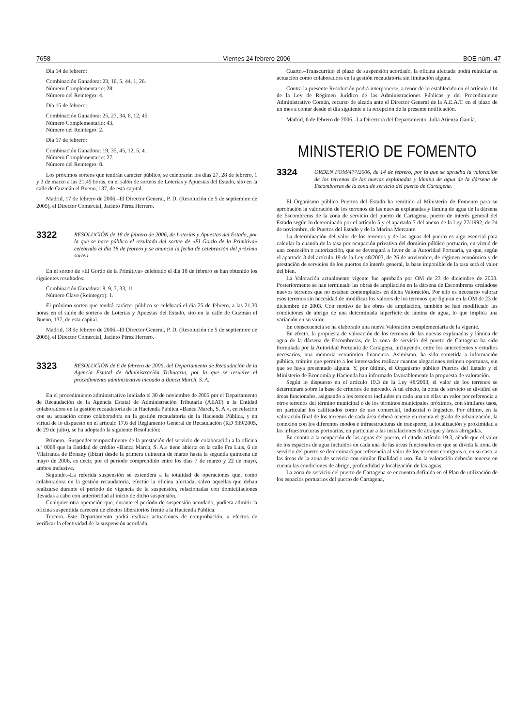7658 Viernes 24 febrero 2006 BOE núm. 47
Día 14 de febrero:
Combinación Ganadora: 23, 16, 5, 44, 1, 26.
Número Complementario: 28.
Número del Reintegro: 4.
Día 15 de febrero:
Combinación Ganadora: 25, 27, 34, 6, 12, 45.
Número Complementario: 43.
Número del Reintegro: 2.
Día 17 de febrero:
Combinación Ganadora: 19, 35, 45, 12, 5, 4.
Número Complementario: 27.
Número del Reintegro: 8.
Los próximos sorteos que tendrán carácter público, se celebrarán los días 27, 28 de febrero, 1 y 3 de marzo a las 21,45 horas, en el salón de sorteos de Loterías y Apuestas del Estado, sito en la calle de Guzmán el Bueno, 137, de esta capital.
Madrid, 17 de febrero de 2006.–El Director General, P. D. (Resolución de 5 de septiembre de 2005), el Director Comercial, Jacinto Pérez Herrero.
3322
RESOLUCIÓN de 18 de febrero de 2006, de Loterías y Apuestas del Estado, por la que se hace público el resultado del sorteo de «El Gordo de la Primitiva» celebrado el día 18 de febrero y se anuncia la fecha de celebración del próximo sorteo.
En el sorteo de «El Gordo de la Primitiva» celebrado el día 18 de febrero se han obtenido los siguientes resultados:
Combinación Ganadora: 8, 9, 7, 33, 11.
Número Clave (Reintegro): 1.
El próximo sorteo que tendrá carácter público se celebrará el día 25 de febrero, a las 21,30 horas en el salón de sorteos de Loterías y Apuestas del Estado, sito en la calle de Guzmán el Bueno, 137, de esta capital.
Madrid, 18 de febrero de 2006.–El Director General, P. D. (Resolución de 5 de septiembre de 2005), el Director Comercial, Jacinto Pérez Herrero.
3323
RESOLUCIÓN de 6 de febrero de 2006, del Departamento de Recaudación de la Agencia Estatal de Administración Tributaria, por la que se resuelve el procedimiento administrativo incoado a Banca March, S. A.
En el procedimiento administrativo iniciado el 30 de noviembre de 2005 por el Departamento de Recaudación de la Agencia Estatal de Administración Tributaria (AEAT) a la Entidad colaboradora en la gestión recaudatoria de la Hacienda Pública «Banca March, S. A.», en relación con su actuación como colaboradora en la gestión recaudatoria de la Hacienda Pública, y en virtud de lo dispuesto en el artículo 17.6 del Reglamento General de Recaudación (RD 939/2005, de 29 de julio), se ha adoptado la siguiente Resolución:
Primero.–Suspender temporalmente de la prestación del servicio de colaboración a la oficina n.º 0068 que la Entidad de crédito «Banca March, S. A.» tiene abierta en la calle Fra Luis, 6 de Vilafranca de Bonany (Ibiza) desde la primera quincena de marzo hasta la segunda quincena de mayo de 2006, es decir, por el período comprendido entre los días 7 de marzo y 22 de mayo, ambos inclusive.
Segundo.–La referida suspensión se extenderá a la totalidad de operaciones que, como colaboradora en la gestión recaudatoria, efectúe la oficina afectada, salvo aquellas que deban realizarse durante el período de vigencia de la suspensión, relacionadas con domiciliaciones llevadas a cabo con anterioridad al inicio de dicho suspensión.
Cualquier otra operación que, durante el período de suspensión acordado, pudiera admitir la oficina suspendida carecerá de efectos liberatorios frente a la Hacienda Pública.
Tercero.–Este Departamento podrá realizar actuaciones de comprobación, a efectos de verificar la efectividad de la suspensión acordada.
Cuarto.–Transcurrido el plazo de suspensión acordado, la oficina afectada podrá reiniciar su actuación como colaboradora en la gestión recaudatoria sin limitación alguna.
Contra la presente Resolución podrá interponerse, a tenor de lo establecido en el artículo 114 de la Ley de Régimen Jurídico de las Administraciones Públicas y del Procedimiento Administrativo Común, recurso de alzada ante el Director General de la A.E.A.T. en el plazo de un mes a contar desde el día siguiente a la recepción de la presente notificación.
Madrid, 6 de febrero de 2006.–La Directora del Departamento, Julia Atienza García.
MINISTERIO DE FOMENTO
3324
ORDEN FOM/477/2006, de 14 de febrero, por la que se aprueba la valoración de los terrenos de las nuevas explanadas y lámina de agua de la dársena de Escombreras de la zona de servicio del puerto de Cartagena.
El Organismo público Puertos del Estado ha remitido al Ministerio de Fomento para su aprobación la valoración de los terrenos de las nuevas explanadas y lámina de agua de la dársena de Escombreras de la zona de servicio del puerto de Cartagena, puerto de interés general del Estado según lo determinado por el artículo 5 y el apartado 7 del anexo de la Ley 27/1992, de 24 de noviembre, de Puertos del Estado y de la Marina Mercante.
La determinación del valor de los terrenos y de las aguas del puerto es algo esencial para calcular la cuantía de la tasa por ocupación privativa del dominio público portuario, en virtud de una concesión o autorización, que se devengará a favor de la Autoridad Portuaria, ya que, según el apartado 3 del artículo 19 de la Ley 48/2003, de 26 de noviembre, de régimen económico y de prestación de servicios de los puertos de interés general, la base imponible de la tasa será el valor del bien.
La Valoración actualmente vigente fue aprobada por OM de 23 de diciembre de 2003. Posteriormente se han terminado las obras de ampliación en la dársena de Escombreras creándose nuevos terrenos que no estaban contemplados en dicha Valoración. Por ello es necesario valorar esos terrenos sin necesidad de modificar los valores de los terrenos que figuran en la OM de 23 de diciembre de 2003. Con motivo de las obras de ampliación, también se han modificado las condiciones de abrigo de una determinada superficie de lámina de agua, lo que implica una variación en su valor.
En consecuencia se ha elaborado una nueva Valoración complementaria de la vigente.
En efecto, la propuesta de valoración de los terrenos de las nuevas explanadas y lámina de agua de la dársena de Escombreras, de la zona de servicio del puerto de Cartagena ha sido formulada por la Autoridad Portuaria de Cartagena, incluyendo, entre los antecedentes y estudios necesarios, una memoria económico financiera. Asimismo, ha sido sometida a información pública, trámite que permite a los interesados realizar cuantas alegaciones estimen oportunas, sin que se haya presentado alguna. Y, por último, el Organismo público Puertos del Estado y el Ministerio de Economía y Hacienda han informado favorablemente la propuesta de valoración.
Según lo dispuesto en el artículo 19.3 de la Ley 48/2003, el valor de los terrenos se determinará sobre la base de criterios de mercado. A tal efecto, la zona de servicio se dividirá en áreas funcionales, asignando a los terrenos incluidos en cada una de ellas un valor por referencia a otros terrenos del término municipal o de los términos municipales próximos, con similares usos, en particular los calificados como de uso comercial, industrial o logístico. Por último, en la valoración final de los terrenos de cada área deberá tenerse en cuenta el grado de urbanización, la conexión con los diferentes modos e infraestructuras de transporte, la localización y proximidad a las infraestructuras portuarias, en particular a las instalaciones de atraque y áreas abrigadas.
En cuanto a la ocupación de las aguas del puerto, el citado artículo 19.3, añade que el valor de los espacios de agua incluidos en cada una de las áreas funcionales en que se divida la zona de servicio del puerto se determinará por referencia al valor de los terrenos contiguos o, en su caso, a las áreas de la zona de servicio con similar finalidad o uso. En la valoración deberán tenerse en cuenta las condiciones de abrigo, profundidad y localización de las aguas.
La zona de servicio del puerto de Cartagena se encuentra definida en el Plan de utilización de los espacios portuarios del puerto de Cartagena,